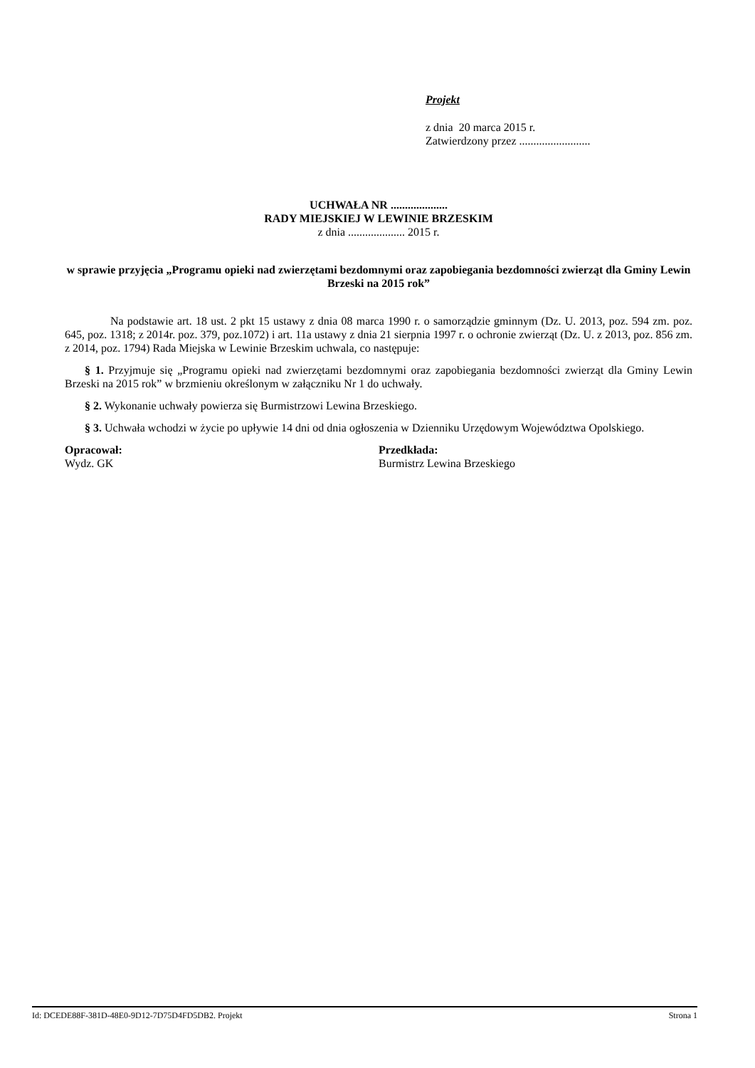Projekt
z dnia 20 marca 2015 r.
Zatwierdzony przez .........................
UCHWAŁA NR ....................
RADY MIEJSKIEJ W LEWINIE BRZESKIM
z dnia .................... 2015 r.
w sprawie przyjęcia „Programu opieki nad zwierzętami bezdomnymi oraz zapobiegania bezdomności zwierząt dla Gminy Lewin Brzeski na 2015 rok”
Na podstawie art. 18 ust. 2 pkt 15 ustawy z dnia 08 marca 1990 r. o samorządzie gminnym (Dz. U. 2013, poz. 594 zm. poz. 645, poz. 1318; z 2014r. poz. 379, poz.1072) i art. 11a ustawy z dnia 21 sierpnia 1997 r. o ochronie zwierząt (Dz. U. z 2013, poz. 856 zm. z 2014, poz. 1794) Rada Miejska w Lewinie Brzeskim uchwala, co następuje:
§ 1. Przyjmuje się „Programu opieki nad zwierzętami bezdomnymi oraz zapobiegania bezdomności zwierząt dla Gminy Lewin Brzeski na 2015 rok” w brzmieniu określonym w załączniku Nr 1 do uchwały.
§ 2. Wykonanie uchwały powierza się Burmistrzowi Lewina Brzeskiego.
§ 3. Uchwała wchodzi w życie po upływie 14 dni od dnia ogłoszenia w Dzienniku Urzędowym Województwa Opolskiego.
Opracował:
Wydz. GK
Przedkłada:
Burmistrz Lewina Brzeskiego
Id: DCEDE88F-381D-48E0-9D12-7D75D4FD5DB2. Projekt Strona 1